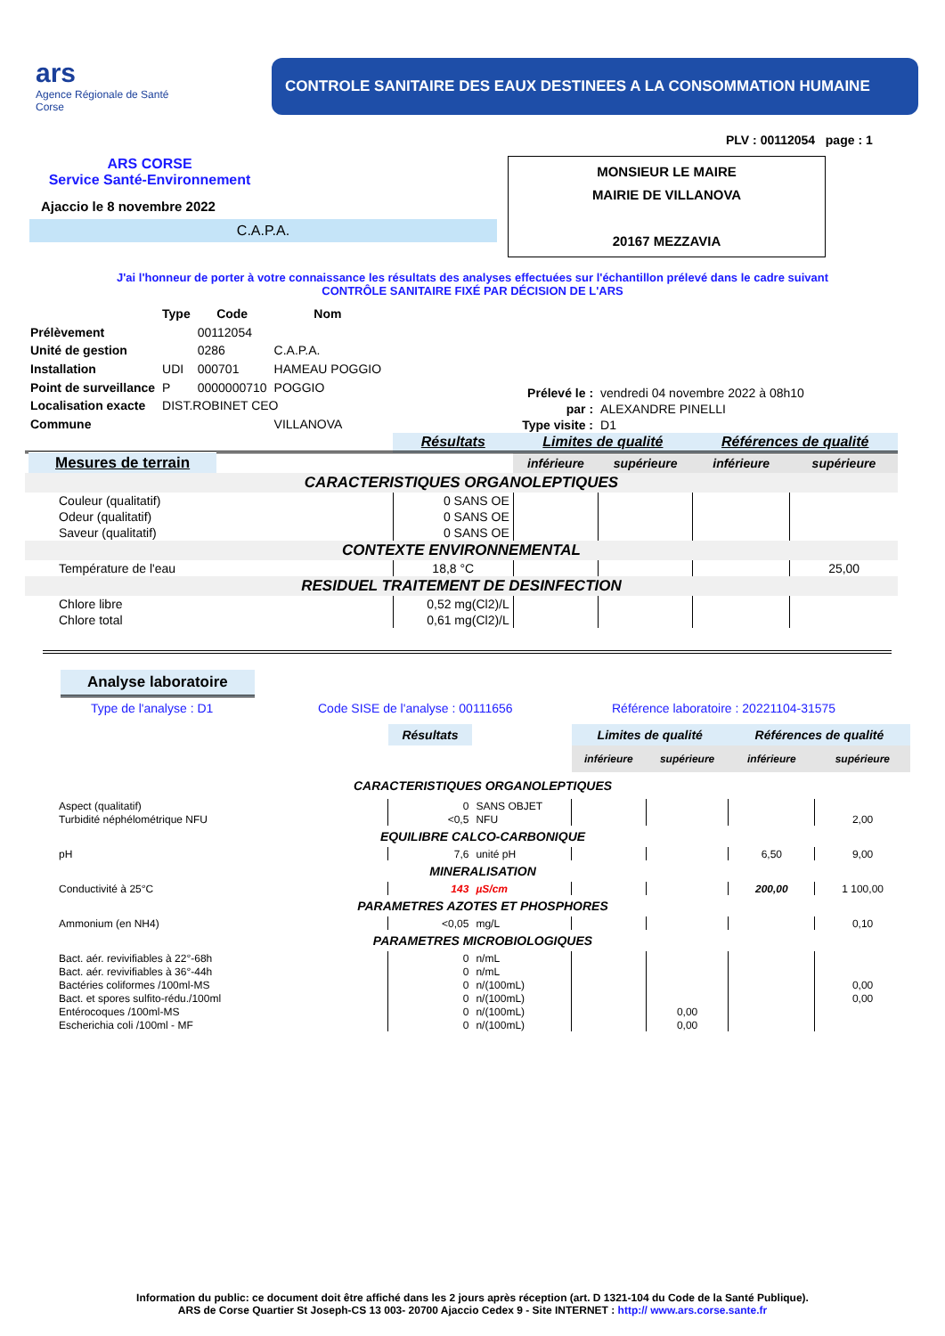ars
Agence Régionale de Santé
Corse
CONTROLE SANITAIRE DES EAUX DESTINEES A LA CONSOMMATION HUMAINE
PLV : 00112054 page : 1
ARS CORSE
Service Santé-Environnement
Ajaccio le 8 novembre 2022
C.A.P.A.
MONSIEUR LE MAIRE
MAIRIE DE VILLANOVA
20167 MEZZAVIA
J'ai l'honneur de porter à votre connaissance les résultats des analyses effectuées sur l'échantillon prélevé dans le cadre suivant
CONTRÔLE SANITAIRE FIXÉ PAR DÉCISION DE L'ARS
| | Type | Code | Nom |
| Prélèvement | | 00112054 | |
| Unité de gestion | | 0286 | C.A.P.A. |
| Installation | UDI | 000701 | HAMEAU POGGIO |
| Point de surveillance | P | 0000000710 | POGGIO |
| Localisation exacte | DIST.ROBINET CEO | | |
| Commune | | | VILLANOVA |
| Prélevé le : | vendredi 04 novembre 2022 à 08h10 |
| par : | ALEXANDRE PINELLI |
| Type visite : | D1 |
| | | Résultats | Limites de qualité | | Références de qualité | |
| Mesures de terrain | | | inférieure | supérieure | inférieure | supérieure |
| CARACTERISTIQUES ORGANOLEPTIQUES | | | | | | |
| Couleur (qualitatif) | | 0 SANS OE | | | | |
| Odeur (qualitatif) | | 0 SANS OE | | | | |
| Saveur (qualitatif) | | 0 SANS OE | | | | |
| CONTEXTE ENVIRONNEMENTAL | | | | | | |
| Température de l'eau | | 18,8 °C | | | | 25,00 |
| RESIDUEL TRAITEMENT DE DESINFECTION | | | | | | |
| Chlore libre | | 0,52 mg(Cl2)/L | | | | |
| Chlore total | | 0,61 mg(Cl2)/L | | | | |
Analyse laboratoire
Type de l'analyse : D1 Code SISE de l'analyse : 00111656 Référence laboratoire : 20221104-31575
| | Résultats | | Limites de qualité | | Références de qualité | |
| | | | inférieure | supérieure | inférieure | supérieure |
| CARACTERISTIQUES ORGANOLEPTIQUES | | | | | | |
| Aspect (qualitatif) | 0 | SANS OBJET | | | | |
| Turbidité néphélométrique NFU | <0,5 | NFU | | | | 2,00 |
| EQUILIBRE CALCO-CARBONIQUE | | | | | | |
| pH | 7,6 | unité pH | | | 6,50 | 9,00 |
| MINERALISATION | | | | | | |
| Conductivité à 25°C | 143 | µS/cm | | | 200,00 | 1 100,00 |
| PARAMETRES AZOTES ET PHOSPHORES | | | | | | |
| Ammonium (en NH4) | <0,05 | mg/L | | | | 0,10 |
| PARAMETRES MICROBIOLOGIQUES | | | | | | |
| Bact. aér. revivifiables à 22°-68h | 0 | n/mL | | | | |
| Bact. aér. revivifiables à 36°-44h | 0 | n/mL | | | | |
| Bactéries coliformes /100ml-MS | 0 | n/(100mL) | | | | 0,00 |
| Bact. et spores sulfito-rédu./100ml | 0 | n/(100mL) | | | | 0,00 |
| Entérocoques /100ml-MS | 0 | n/(100mL) | | 0,00 | | |
| Escherichia coli /100ml - MF | 0 | n/(100mL) | | 0,00 | | |
Information du public: ce document doit être affiché dans les 2 jours après réception (art. D 1321-104 du Code de la Santé Publique).
ARS de Corse Quartier St Joseph-CS 13 003- 20700 Ajaccio Cedex 9 - Site INTERNET : http:// www.ars.corse.sante.fr